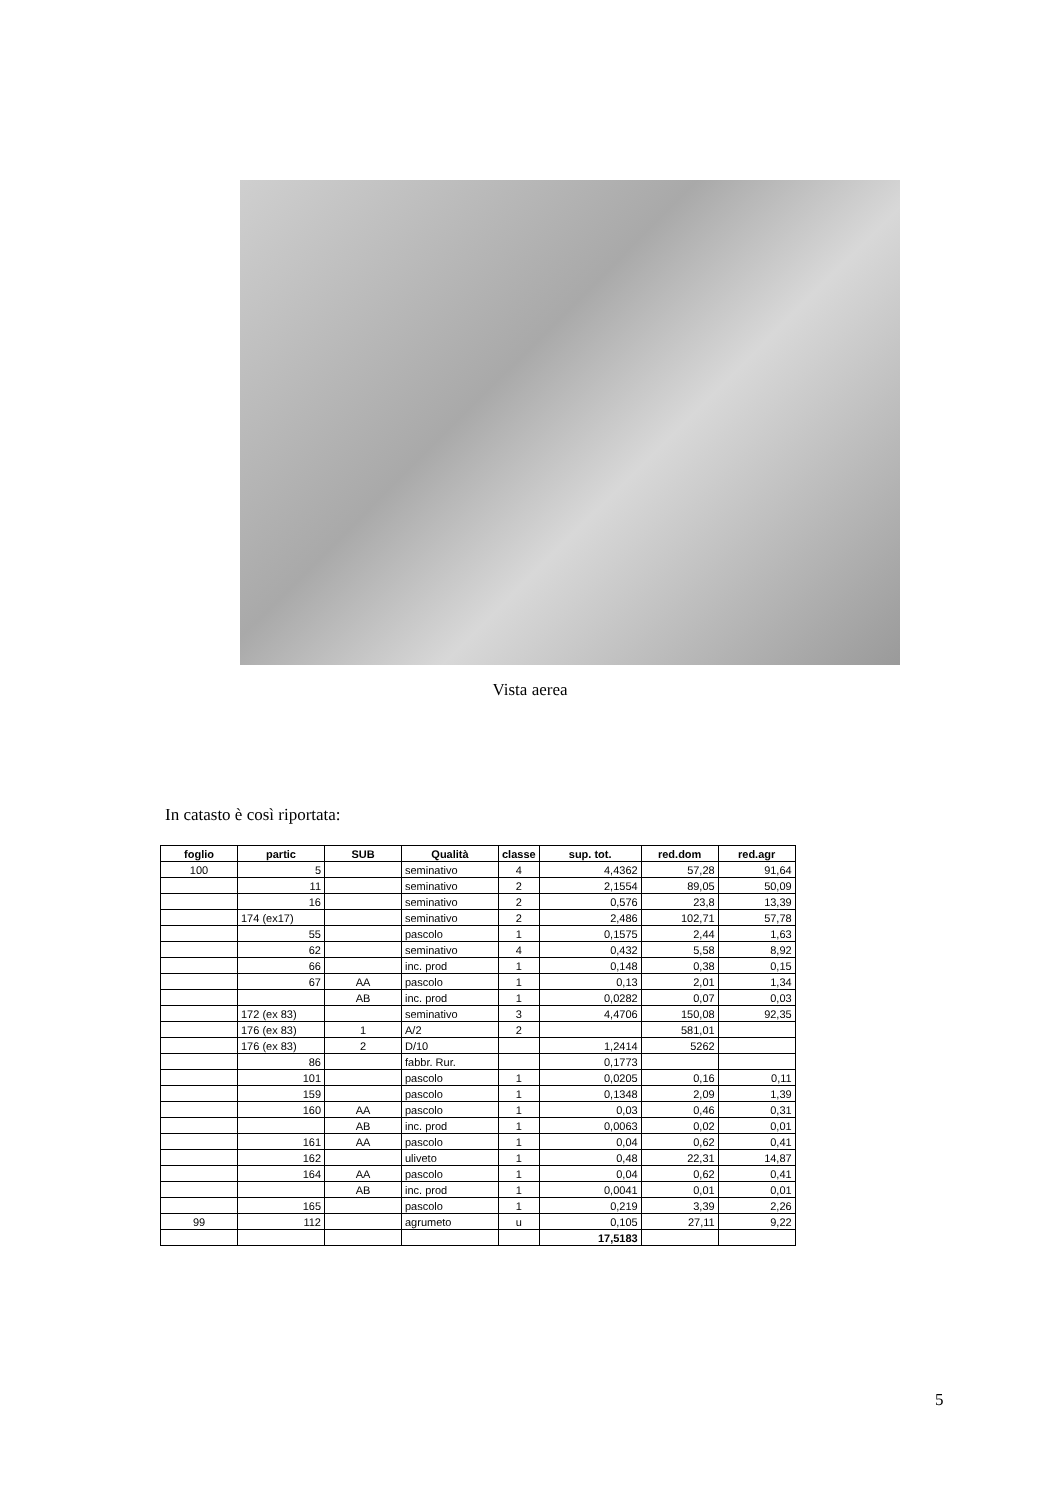Vista aerea
In catasto è così riportata:
| foglio | partic | SUB | Qualità | classe | sup. tot. | red.dom | red.agr |
| --- | --- | --- | --- | --- | --- | --- | --- |
| 100 | 5 | | seminativo | 4 | 4,4362 | 57,28 | 91,64 |
| | 11 | | seminativo | 2 | 2,1554 | 89,05 | 50,09 |
| | 16 | | seminativo | 2 | 0,576 | 23,8 | 13,39 |
| | 174 (ex17) | | seminativo | 2 | 2,486 | 102,71 | 57,78 |
| | 55 | | pascolo | 1 | 0,1575 | 2,44 | 1,63 |
| | 62 | | seminativo | 4 | 0,432 | 5,58 | 8,92 |
| | 66 | | inc. prod | 1 | 0,148 | 0,38 | 0,15 |
| | 67 | AA | pascolo | 1 | 0,13 | 2,01 | 1,34 |
| | | AB | inc. prod | 1 | 0,0282 | 0,07 | 0,03 |
| | 172 (ex 83) | | seminativo | 3 | 4,4706 | 150,08 | 92,35 |
| | 176 (ex 83) | 1 | A/2 | 2 | | 581,01 | |
| | 176 (ex 83) | 2 | D/10 | | 1,2414 | 5262 | |
| | 86 | | fabbr. Rur. | | 0,1773 | | |
| | 101 | | pascolo | 1 | 0,0205 | 0,16 | 0,11 |
| | 159 | | pascolo | 1 | 0,1348 | 2,09 | 1,39 |
| | 160 | AA | pascolo | 1 | 0,03 | 0,46 | 0,31 |
| | | AB | inc. prod | 1 | 0,0063 | 0,02 | 0,01 |
| | 161 | AA | pascolo | 1 | 0,04 | 0,62 | 0,41 |
| | 162 | | uliveto | 1 | 0,48 | 22,31 | 14,87 |
| | 164 | AA | pascolo | 1 | 0,04 | 0,62 | 0,41 |
| | | AB | inc. prod | 1 | 0,0041 | 0,01 | 0,01 |
| | 165 | | pascolo | 1 | 0,219 | 3,39 | 2,26 |
| 99 | 112 | | agrumeto | u | 0,105 | 27,11 | 9,22 |
| | | | | | 17,5183 | | |
5